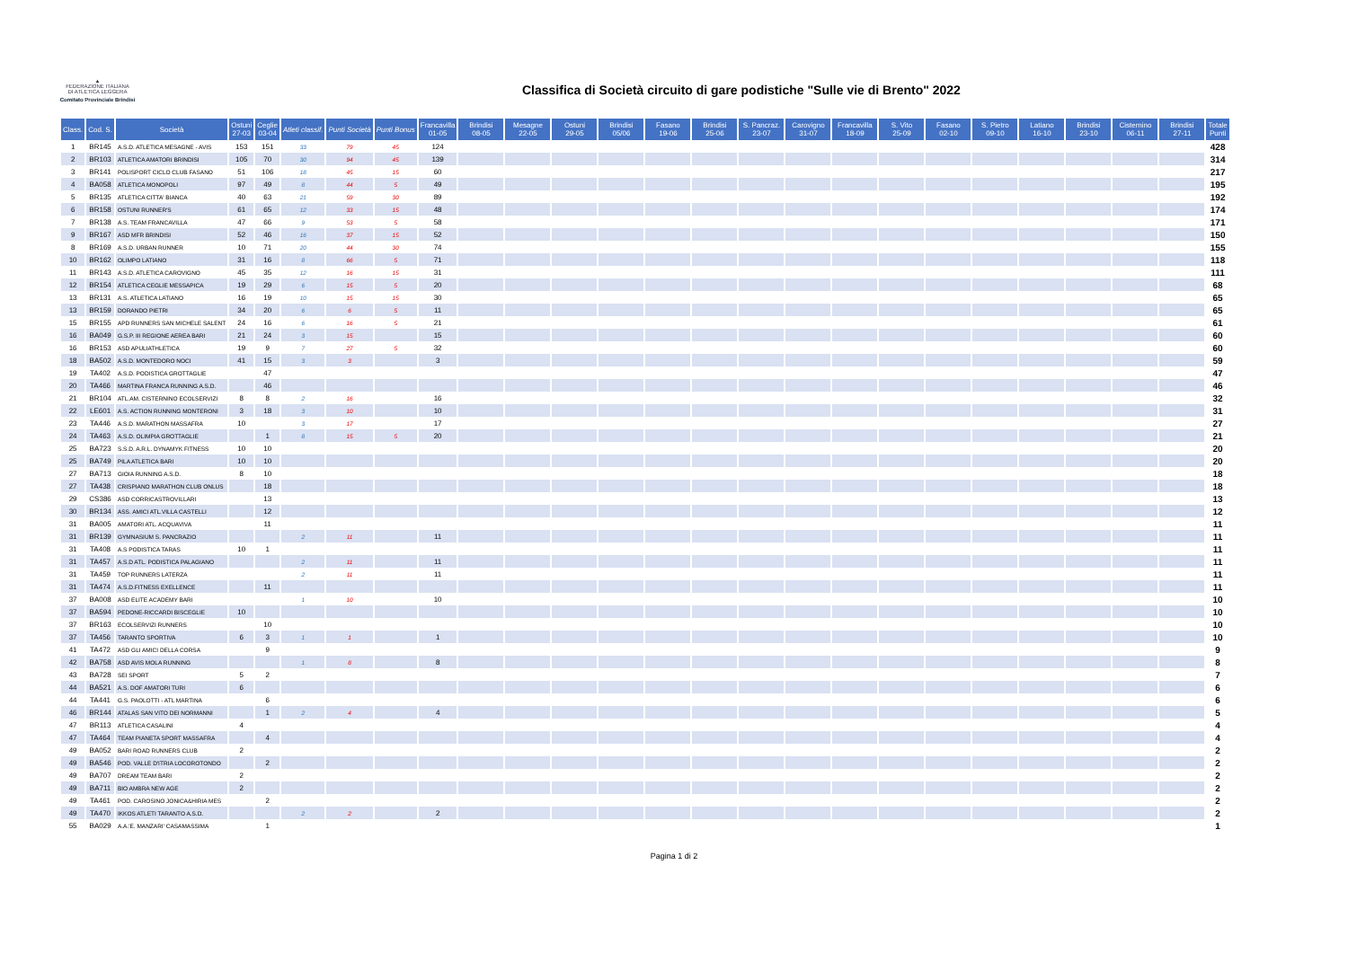▲
FEDERAZIONE ITALIANA
DI ATLETICA LEGGERA
Comitato Provinciale Brindisi
Classifica di Società circuito di gare podistiche "Sulle vie di Brento" 2022
| Class. | Cod. S. | Società | Ostuni 27-03 | Ceglie 03-04 | Atleti classif. | Punti Società | Punti Bonus | Francavilla 01-05 | Brindisi 08-05 | Mesagne 22-05 | Ostuni 29-05 | Brindisi 05/06 | Fasano 19-06 | Brindisi 25-06 | S. Pancraz. 23-07 | Carovigno 31-07 | Francavilla 18-09 | S. Vito 25-09 | Fasano 02-10 | S. Pietro 09-10 | Latiano 16-10 | Brindisi 23-10 | Cisternino 06-11 | Brindisi 27-11 | Totale Punti |
| --- | --- | --- | --- | --- | --- | --- | --- | --- | --- | --- | --- | --- | --- | --- | --- | --- | --- | --- | --- | --- | --- | --- | --- | --- | --- |
| 1 | BR145 | A.S.D. ATLETICA MESAGNE - AVIS | 153 | 151 | 33 | 79 | 45 | 124 | | | | | | | | | | | | | | | | | 428 |
| 2 | BR103 | ATLETICA AMATORI BRINDISI | 105 | 70 | 30 | 94 | 45 | 139 | | | | | | | | | | | | | | | | | 314 |
| 3 | BR141 | POLISPORT CICLO CLUB FASANO | 51 | 106 | 18 | 45 | 15 | 60 | | | | | | | | | | | | | | | | | 217 |
| 4 | BA058 | ATLETICA MONOPOLI | 97 | 49 | 8 | 44 | 5 | 49 | | | | | | | | | | | | | | | | | 195 |
| 5 | BR135 | ATLETICA CITTA' BIANCA | 40 | 63 | 21 | 59 | 30 | 89 | | | | | | | | | | | | | | | | | 192 |
| 6 | BR158 | OSTUNI RUNNER'S | 61 | 65 | 12 | 33 | 15 | 48 | | | | | | | | | | | | | | | | | 174 |
| 7 | BR138 | A.S. TEAM FRANCAVILLA | 47 | 66 | 9 | 53 | 5 | 58 | | | | | | | | | | | | | | | | | 171 |
| 9 | BR167 | ASD MFR BRINDISI | 52 | 46 | 16 | 37 | 15 | 52 | | | | | | | | | | | | | | | | | 150 |
| 8 | BR169 | A.S.D. URBAN RUNNER | 10 | 71 | 20 | 44 | 30 | 74 | | | | | | | | | | | | | | | | | 155 |
| 10 | BR162 | OLIMPO LATIANO | 31 | 16 | 8 | 66 | 5 | 71 | | | | | | | | | | | | | | | | | 118 |
| 11 | BR143 | A.S.D. ATLETICA CAROVIGNO | 45 | 35 | 12 | 16 | 15 | 31 | | | | | | | | | | | | | | | | | 111 |
| 12 | BR154 | ATLETICA CEGLIE MESSAPICA | 19 | 29 | 6 | 15 | 5 | 20 | | | | | | | | | | | | | | | | | 68 |
| 13 | BR131 | A.S. ATLETICA LATIANO | 16 | 19 | 10 | 15 | 15 | 30 | | | | | | | | | | | | | | | | | 65 |
| 13 | BR159 | DORANDO PIETRI | 34 | 20 | 6 | 6 | 5 | 11 | | | | | | | | | | | | | | | | | 65 |
| 15 | BR155 | APD RUNNERS SAN MICHELE SALENT | 24 | 16 | 6 | 16 | 5 | 21 | | | | | | | | | | | | | | | | | 61 |
| 16 | BA049 | G.S.P. III REGIONE AEREA BARI | 21 | 24 | 3 | 15 | | 15 | | | | | | | | | | | | | | | | | 60 |
| 16 | BR153 | ASD APULIATHLETICA | 19 | 9 | 7 | 27 | 5 | 32 | | | | | | | | | | | | | | | | | 60 |
| 18 | BA502 | A.S.D. MONTEDORO NOCI | 41 | 15 | 3 | 3 | | 3 | | | | | | | | | | | | | | | | | 59 |
| 19 | TA402 | A.S.D. PODISTICA GROTTAGLIE | | 47 | | | | | | | | | | | | | | | | | | | | | 47 |
| 20 | TA466 | MARTINA FRANCA RUNNING A.S.D. | | 46 | | | | | | | | | | | | | | | | | | | | | 46 |
| 21 | BR104 | ATL.AM. CISTERNINO ECOLSERVIZI | 8 | 8 | 2 | 16 | | 16 | | | | | | | | | | | | | | | | | 32 |
| 22 | LE601 | A.S. ACTION RUNNING MONTERONI | 3 | 18 | 3 | 10 | | 10 | | | | | | | | | | | | | | | | | 31 |
| 23 | TA446 | A.S.D. MARATHON MASSAFRA | 10 | | 3 | 17 | | 17 | | | | | | | | | | | | | | | | | 27 |
| 24 | TA463 | A.S.D. OLIMPIA GROTTAGLIE | | 1 | 8 | 15 | 5 | 20 | | | | | | | | | | | | | | | | | 21 |
| 25 | BA723 | S.S.D. A.R.L. DYNAMYK FITNESS | 10 | 10 | | | | | | | | | | | | | | | | | | | | | 20 |
| 25 | BA749 | PILA ATLETICA BARI | 10 | 10 | | | | | | | | | | | | | | | | | | | | | 20 |
| 27 | BA713 | GIOIA RUNNING A.S.D. | 8 | 10 | | | | | | | | | | | | | | | | | | | | | 18 |
| 27 | TA438 | CRISPIANO MARATHON CLUB ONLUS | | 18 | | | | | | | | | | | | | | | | | | | | | 18 |
| 29 | CS386 | ASD CORRICASTROVILLARI | | 13 | | | | | | | | | | | | | | | | | | | | | 13 |
| 30 | BR134 | ASS. AMICI ATL.VILLA CASTELLI | | 12 | | | | | | | | | | | | | | | | | | | | | 12 |
| 31 | BA005 | AMATORI ATL. ACQUAVIVA | | 11 | | | | | | | | | | | | | | | | | | | | | 11 |
| 31 | BR139 | GYMNASIUM S. PANCRAZIO | | | 2 | 11 | | 11 | | | | | | | | | | | | | | | | | 11 |
| 31 | TA408 | A.S PODISTICA TARAS | 10 | 1 | | | | | | | | | | | | | | | | | | | | | 11 |
| 31 | TA457 | A.S.D ATL. PODISTICA PALAGIANO | | | 2 | 11 | | 11 | | | | | | | | | | | | | | | | | 11 |
| 31 | TA459 | TOP RUNNERS LATERZA | | | 2 | 11 | | 11 | | | | | | | | | | | | | | | | | 11 |
| 31 | TA474 | A.S.D.FITNESS EXELLENCE | | 11 | | | | | | | | | | | | | | | | | | | | | 11 |
| 37 | BA008 | ASD ELITE ACADEMY BARI | | | 1 | 10 | | 10 | | | | | | | | | | | | | | | | | 10 |
| 37 | BA594 | PEDONE-RICCARDI BISCEGLIE | 10 | | | | | | | | | | | | | | | | | | | | | | 10 |
| 37 | BR163 | ECOLSERVIZI RUNNERS | | 10 | | | | | | | | | | | | | | | | | | | | | 10 |
| 37 | TA456 | TARANTO SPORTIVA | 6 | 3 | 1 | 1 | | 1 | | | | | | | | | | | | | | | | | 10 |
| 41 | TA472 | ASD GLI AMICI DELLA CORSA | | 9 | | | | | | | | | | | | | | | | | | | | | 9 |
| 42 | BA758 | ASD AVIS MOLA RUNNING | | | 1 | 8 | | 8 | | | | | | | | | | | | | | | | | 8 |
| 43 | BA728 | SEI SPORT | 5 | 2 | | | | | | | | | | | | | | | | | | | | | 7 |
| 44 | BA521 | A.S. DOF AMATORI TURI | 6 | | | | | | | | | | | | | | | | | | | | | | 6 |
| 44 | TA441 | G.S. PAOLOTTI - ATL MARTINA | | 6 | | | | | | | | | | | | | | | | | | | | | 6 |
| 46 | BR144 | ATALAS SAN VITO DEI NORMANNI | | 1 | 2 | 4 | | 4 | | | | | | | | | | | | | | | | | 5 |
| 47 | BR113 | ATLETICA CASALINI | 4 | | | | | | | | | | | | | | | | | | | | | | 4 |
| 47 | TA464 | TEAM PIANETA SPORT MASSAFRA | | 4 | | | | | | | | | | | | | | | | | | | | | 4 |
| 49 | BA052 | BARI ROAD RUNNERS CLUB | 2 | | | | | | | | | | | | | | | | | | | | | | 2 |
| 49 | BA546 | POD. VALLE D'ITRIA LOCOROTONDO | | 2 | | | | | | | | | | | | | | | | | | | | | 2 |
| 49 | BA707 | DREAM TEAM BARI | 2 | | | | | | | | | | | | | | | | | | | | | | 2 |
| 49 | BA711 | BIO AMBRA NEW AGE | 2 | | | | | | | | | | | | | | | | | | | | | | 2 |
| 49 | TA461 | POD. CAROSINO JONICA&HIRIA MES | | 2 | | | | | | | | | | | | | | | | | | | | | 2 |
| 49 | TA470 | IKKOS ATLETI TARANTO A.S.D. | | | 2 | 2 | | 2 | | | | | | | | | | | | | | | | | 2 |
| 55 | BA029 | A.A.'E. MANZARI' CASAMASSIMA | | 1 | | | | | | | | | | | | | | | | | | | | | 1 |
Pagina 1 di 2